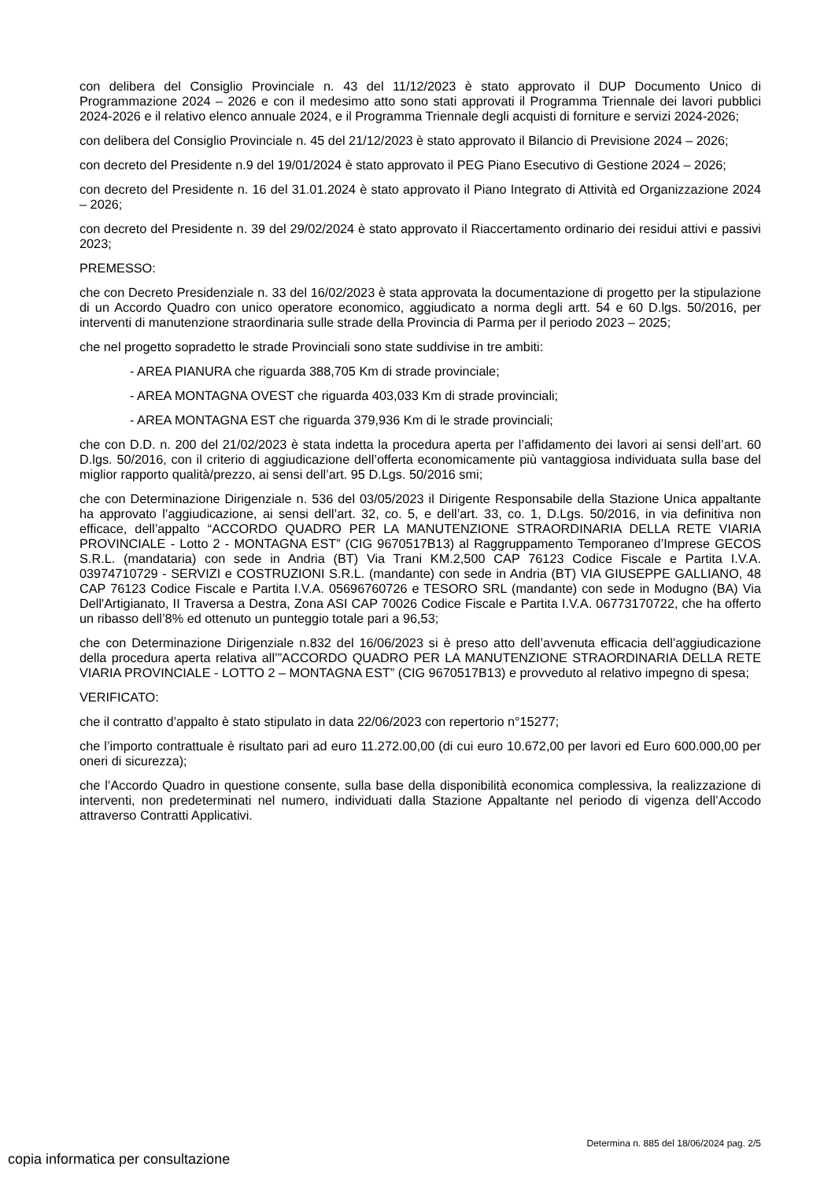con delibera del Consiglio Provinciale n. 43 del 11/12/2023 è stato approvato il DUP Documento Unico di Programmazione 2024 – 2026 e con il medesimo atto sono stati approvati il Programma Triennale dei lavori pubblici 2024-2026 e il relativo elenco annuale 2024, e il Programma Triennale degli acquisti di forniture e servizi 2024-2026;
con delibera del Consiglio Provinciale n. 45 del 21/12/2023 è stato approvato il Bilancio di Previsione 2024 – 2026;
con decreto del Presidente n.9 del 19/01/2024 è stato approvato il PEG Piano Esecutivo di Gestione 2024 – 2026;
con decreto del Presidente n. 16 del 31.01.2024 è stato approvato il Piano Integrato di Attività ed Organizzazione 2024 – 2026;
con decreto del Presidente n. 39 del 29/02/2024 è stato approvato il Riaccertamento ordinario dei residui attivi e passivi 2023;
PREMESSO:
che con Decreto Presidenziale n. 33 del 16/02/2023 è stata approvata la documentazione di progetto per la stipulazione di un Accordo Quadro con unico operatore economico, aggiudicato a norma degli artt. 54 e 60 D.lgs. 50/2016, per interventi di manutenzione straordinaria sulle strade della Provincia di Parma per il periodo 2023 – 2025;
che nel progetto sopradetto le strade Provinciali sono state suddivise in tre ambiti:
- AREA PIANURA che riguarda 388,705 Km di strade provinciale;
- AREA MONTAGNA OVEST che riguarda 403,033 Km di strade provinciali;
- AREA MONTAGNA EST che riguarda 379,936 Km di le strade provinciali;
che con D.D. n. 200 del 21/02/2023 è stata indetta la procedura aperta per l’affidamento dei lavori ai sensi dell’art. 60 D.lgs. 50/2016, con il criterio di aggiudicazione dell’offerta economicamente più vantaggiosa individuata sulla base del miglior rapporto qualità/prezzo, ai sensi dell’art. 95 D.Lgs. 50/2016 smi;
che con Determinazione Dirigenziale n. 536 del 03/05/2023 il Dirigente Responsabile della Stazione Unica appaltante ha approvato l’aggiudicazione, ai sensi dell’art. 32, co. 5, e dell’art. 33, co. 1, D.Lgs. 50/2016, in via definitiva non efficace, dell’appalto “ACCORDO QUADRO PER LA MANUTENZIONE STRAORDINARIA DELLA RETE VIARIA PROVINCIALE - Lotto 2 - MONTAGNA EST” (CIG 9670517B13) al Raggruppamento Temporaneo d’Imprese GECOS S.R.L. (mandataria) con sede in Andria (BT) Via Trani KM.2,500 CAP 76123 Codice Fiscale e Partita I.V.A. 03974710729 - SERVIZI e COSTRUZIONI S.R.L. (mandante) con sede in Andria (BT) VIA GIUSEPPE GALLIANO, 48 CAP 76123 Codice Fiscale e Partita I.V.A. 05696760726 e TESORO SRL (mandante) con sede in Modugno (BA) Via Dell'Artigianato, II Traversa a Destra, Zona ASI CAP 70026 Codice Fiscale e Partita I.V.A. 06773170722, che ha offerto un ribasso dell’8% ed ottenuto un punteggio totale pari a 96,53;
che con Determinazione Dirigenziale n.832 del 16/06/2023 si è preso atto dell’avvenuta efficacia dell’aggiudicazione della procedura aperta relativa all’”ACCORDO QUADRO PER LA MANUTENZIONE STRAORDINARIA DELLA RETE VIARIA PROVINCIALE - LOTTO 2 – MONTAGNA EST” (CIG 9670517B13) e provveduto al relativo impegno di spesa;
VERIFICATO:
che il contratto d’appalto è stato stipulato in data 22/06/2023 con repertorio n°15277;
che l’importo contrattuale è risultato pari ad euro 11.272.00,00 (di cui euro 10.672,00 per lavori ed Euro 600.000,00 per oneri di sicurezza);
che l’Accordo Quadro in questione consente, sulla base della disponibilità economica complessiva, la realizzazione di interventi, non predeterminati nel numero, individuati dalla Stazione Appaltante nel periodo di vigenza dell’Accodo attraverso Contratti Applicativi.
Determina n. 885 del 18/06/2024 pag. 2/5
copia informatica per consultazione